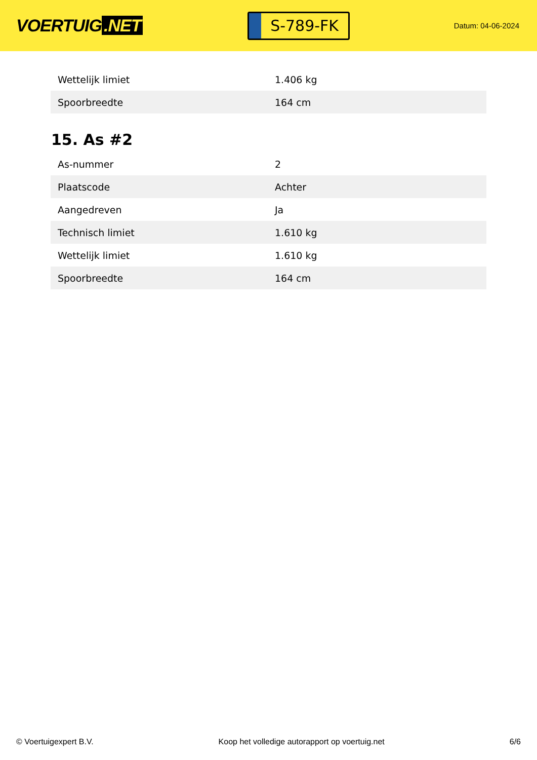VOERTUIG.NET
S-789-FK
Datum: 04-06-2024
| Wettelijk limiet | 1.406 kg |
| Spoorbreedte | 164 cm |
15. As #2
| As-nummer | 2 |
| Plaatscode | Achter |
| Aangedreven | Ja |
| Technisch limiet | 1.610 kg |
| Wettelijk limiet | 1.610 kg |
| Spoorbreedte | 164 cm |
© Voertuigexpert B.V. Koop het volledige autorapport op voertuig.net 6/6